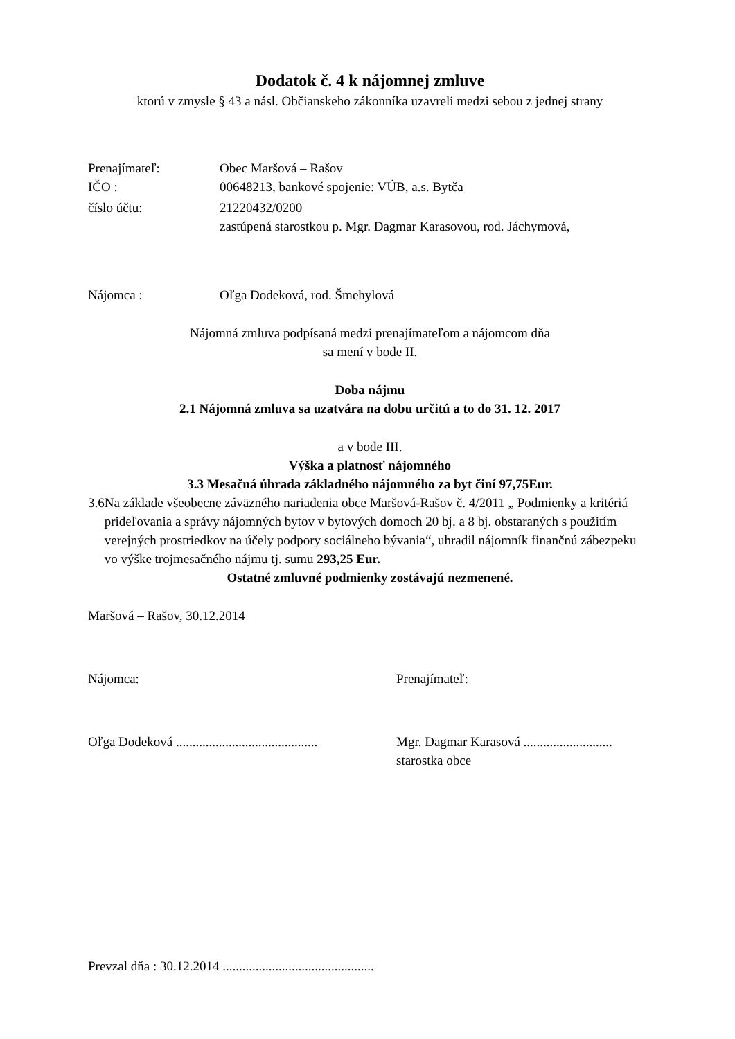Dodatok č. 4 k nájomnej zmluve
ktorú v zmysle § 43 a násl. Občianskeho zákonníka uzavreli medzi sebou z jednej strany
Prenajímateľ: Obec Maršová – Rašov
IČO : 00648213, bankové spojenie: VÚB, a.s. Bytča
číslo účtu: 21220432/0200
zastúpená starostkou p. Mgr. Dagmar Karasovou, rod. Jáchymová,
Nájomca : Oľga Dodeková, rod. Šmehylová
Nájomná zmluva podpísaná medzi prenajímateľom a nájomcom dňa
sa mení v bode II.
Doba nájmu
2.1 Nájomná zmluva sa uzatvára na dobu určitú a to do 31. 12. 2017
a v bode III.
Výška a platnosť nájomného
3.3 Mesačná úhrada základného nájomného za byt činí 97,75Eur.
3.6 Na základe všeobecne záväzného nariadenia obce Maršová-Rašov č. 4/2011 „ Podmienky a kritériá prideľovania a správy nájomných bytov v bytových domoch 20 bj. a 8 bj. obstaraných s použitím verejných prostriedkov na účely podpory sociálneho bývania“, uhradil nájomník finančnú zábezpeku vo výške trojmesačného nájmu tj. sumu 293,25 Eur.
Ostatné zmluvné podmienky zostávajú nezmenené.
Maršová – Rašov, 30.12.2014
Nájomca: Prenajímateľ:
Oľga Dodeková ...........................................
Mgr. Dagmar Karasová ...........................
starostka obce
Prevzal dňa : 30.12.2014 ..............................................